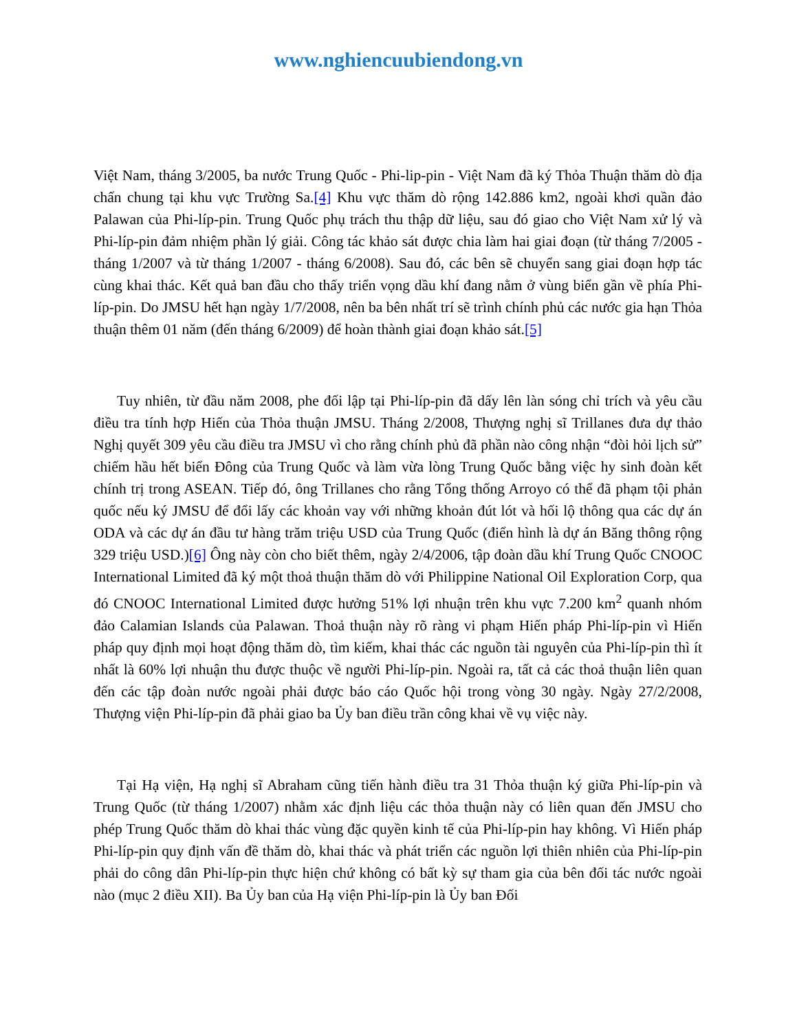www.nghiencuubiendong.vn
Việt Nam, tháng 3/2005, ba nước Trung Quốc - Phi-lip-pin - Việt Nam đã ký Thỏa Thuận thăm dò địa chấn chung tại khu vực Trường Sa.[4] Khu vực thăm dò rộng 142.886 km2, ngoài khơi quần đảo Palawan của Phi-líp-pin. Trung Quốc phụ trách thu thập dữ liệu, sau đó giao cho Việt Nam xử lý và Phi-líp-pin đảm nhiệm phần lý giải. Công tác khảo sát được chia làm hai giai đoạn (từ tháng 7/2005 - tháng 1/2007 và từ tháng 1/2007 - tháng 6/2008). Sau đó, các bên sẽ chuyển sang giai đoạn hợp tác cùng khai thác. Kết quả ban đầu cho thấy triển vọng dầu khí đang nằm ở vùng biển gần về phía Phi-líp-pin. Do JMSU hết hạn ngày 1/7/2008, nên ba bên nhất trí sẽ trình chính phủ các nước gia hạn Thỏa thuận thêm 01 năm (đến tháng 6/2009) để hoàn thành giai đoạn khảo sát.[5]
Tuy nhiên, từ đầu năm 2008, phe đối lập tại Phi-líp-pin đã dấy lên làn sóng chỉ trích và yêu cầu điều tra tính hợp Hiến của Thỏa thuận JMSU. Tháng 2/2008, Thượng nghị sĩ Trillanes đưa dự thảo Nghị quyết 309 yêu cầu điều tra JMSU vì cho rằng chính phủ đã phần nào công nhận “đòi hỏi lịch sử” chiếm hầu hết biển Đông của Trung Quốc và làm vừa lòng Trung Quốc bằng việc hy sinh đoàn kết chính trị trong ASEAN. Tiếp đó, ông Trillanes cho rằng Tổng thống Arroyo có thể đã phạm tội phản quốc nếu ký JMSU để đổi lấy các khoản vay với những khoản đút lót và hối lộ thông qua các dự án ODA và các dự án đầu tư hàng trăm triệu USD của Trung Quốc (điển hình là dự án Băng thông rộng 329 triệu USD.)[6] Ông này còn cho biết thêm, ngày 2/4/2006, tập đoàn dầu khí Trung Quốc CNOOC International Limited đã ký một thoả thuận thăm dò với Philippine National Oil Exploration Corp, qua đó CNOOC International Limited được hưởng 51% lợi nhuận trên khu vực 7.200 km<sup>2</sup> quanh nhóm đảo Calamian Islands của Palawan. Thoả thuận này rõ ràng vi phạm Hiến pháp Phi-líp-pin vì Hiến pháp quy định mọi hoạt động thăm dò, tìm kiếm, khai thác các nguồn tài nguyên của Phi-líp-pin thì ít nhất là 60% lợi nhuận thu được thuộc về người Phi-líp-pin. Ngoài ra, tất cả các thoả thuận liên quan đến các tập đoàn nước ngoài phải được báo cáo Quốc hội trong vòng 30 ngày. Ngày 27/2/2008, Thượng viện Phi-líp-pin đã phải giao ba Ủy ban điều trần công khai về vụ việc này.
Tại Hạ viện, Hạ nghị sĩ Abraham cũng tiến hành điều tra 31 Thỏa thuận ký giữa Phi-líp-pin và Trung Quốc (từ tháng 1/2007) nhằm xác định liệu các thỏa thuận này có liên quan đến JMSU cho phép Trung Quốc thăm dò khai thác vùng đặc quyền kinh tế của Phi-líp-pin hay không. Vì Hiến pháp Phi-líp-pin quy định vấn đề thăm dò, khai thác và phát triển các nguồn lợi thiên nhiên của Phi-líp-pin phải do công dân Phi-líp-pin thực hiện chứ không có bất kỳ sự tham gia của bên đối tác nước ngoài nào (mục 2 điều XII). Ba Ủy ban của Hạ viện Phi-líp-pin là Ủy ban Đối